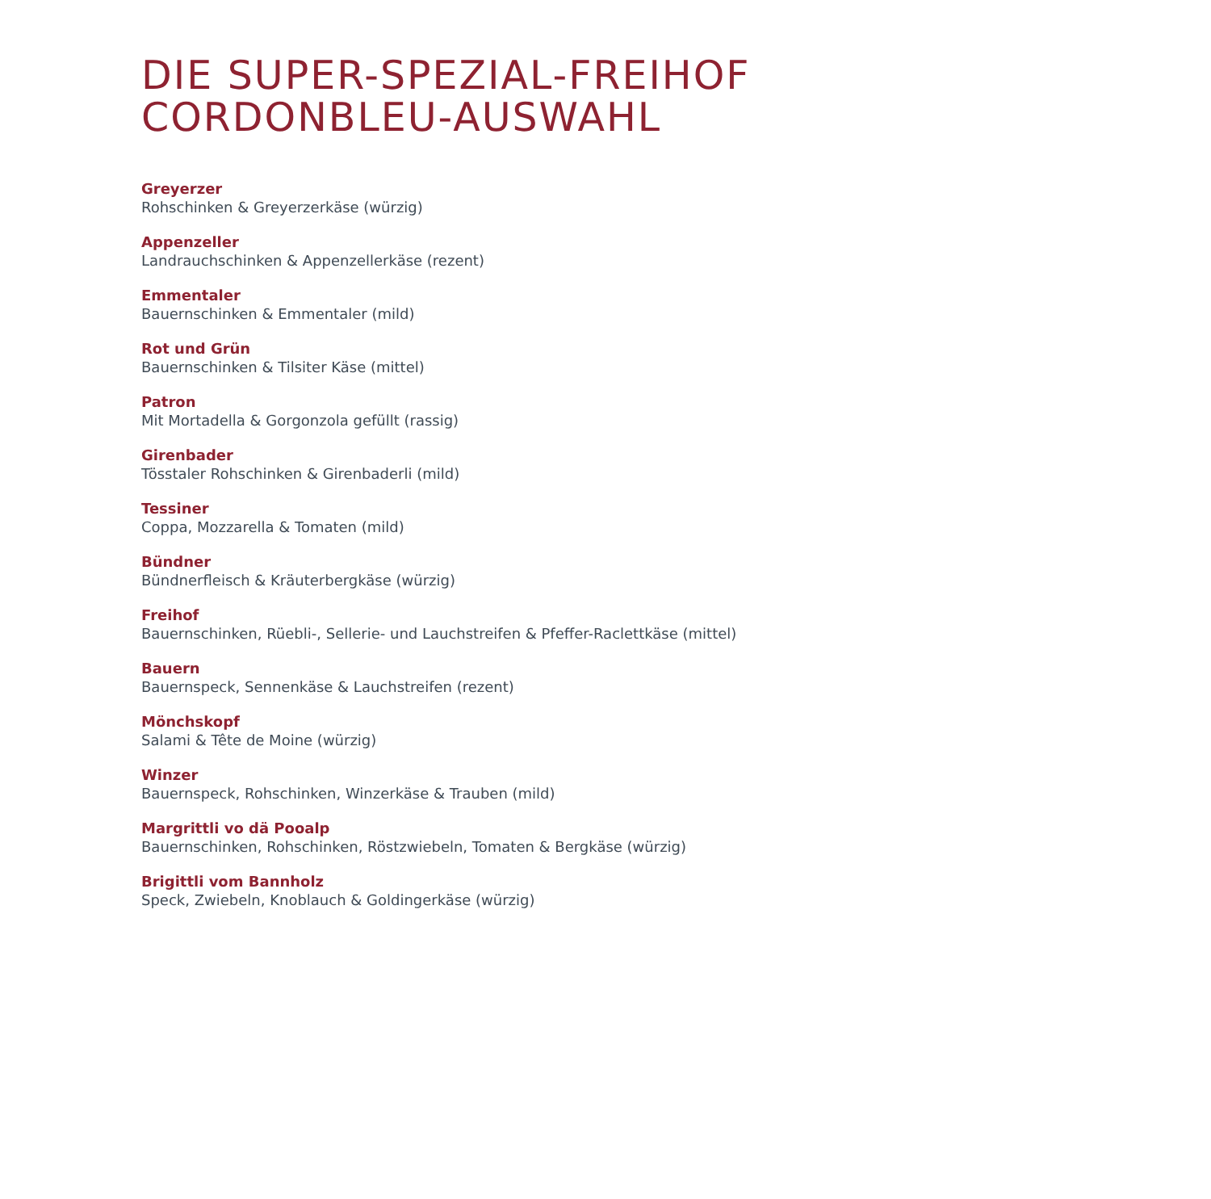DIE SUPER-SPEZIAL-FREIHOF
CORDONBLEU-AUSWAHL
Greyerzer
Rohschinken & Greyerzerkäse (würzig)
Appenzeller
Landrauchschinken & Appenzellerkäse (rezent)
Emmentaler
Bauernschinken & Emmentaler (mild)
Rot und Grün
Bauernschinken & Tilsiter Käse (mittel)
Patron
Mit Mortadella & Gorgonzola gefüllt (rassig)
Girenbader
Tösstaler Rohschinken & Girenbaderli (mild)
Tessiner
Coppa, Mozzarella & Tomaten (mild)
Bündner
Bündnerfleisch & Kräuterbergkäse (würzig)
Freihof
Bauernschinken, Rüebli-, Sellerie- und Lauchstreifen & Pfeffer-Raclettkäse (mittel)
Bauern
Bauernspeck, Sennenkäse & Lauchstreifen (rezent)
Mönchskopf
Salami & Tête de Moine (würzig)
Winzer
Bauernspeck, Rohschinken, Winzerkäse & Trauben (mild)
Margrittli vo dä Pooalp
Bauernschinken, Rohschinken, Röstzwiebeln, Tomaten & Bergkäse (würzig)
Brigittli vom Bannholz
Speck, Zwiebeln, Knoblauch & Goldingerkäse (würzig)